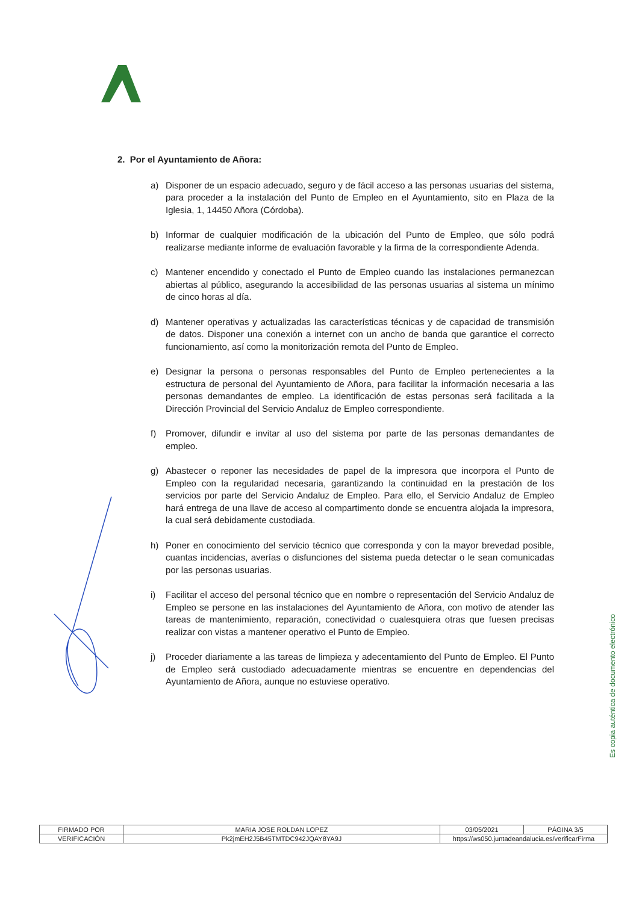2. Por el Ayuntamiento de Añora:
a) Disponer de un espacio adecuado, seguro y de fácil acceso a las personas usuarias del sistema, para proceder a la instalación del Punto de Empleo en el Ayuntamiento, sito en Plaza de la Iglesia, 1, 14450 Añora (Córdoba).
b) Informar de cualquier modificación de la ubicación del Punto de Empleo, que sólo podrá realizarse mediante informe de evaluación favorable y la firma de la correspondiente Adenda.
c) Mantener encendido y conectado el Punto de Empleo cuando las instalaciones permanezcan abiertas al público, asegurando la accesibilidad de las personas usuarias al sistema un mínimo de cinco horas al día.
d) Mantener operativas y actualizadas las características técnicas y de capacidad de transmisión de datos. Disponer una conexión a internet con un ancho de banda que garantice el correcto funcionamiento, así como la monitorización remota del Punto de Empleo.
e) Designar la persona o personas responsables del Punto de Empleo pertenecientes a la estructura de personal del Ayuntamiento de Añora, para facilitar la información necesaria a las personas demandantes de empleo. La identificación de estas personas será facilitada a la Dirección Provincial del Servicio Andaluz de Empleo correspondiente.
f) Promover, difundir e invitar al uso del sistema por parte de las personas demandantes de empleo.
g) Abastecer o reponer las necesidades de papel de la impresora que incorpora el Punto de Empleo con la regularidad necesaria, garantizando la continuidad en la prestación de los servicios por parte del Servicio Andaluz de Empleo. Para ello, el Servicio Andaluz de Empleo hará entrega de una llave de acceso al compartimento donde se encuentra alojada la impresora, la cual será debidamente custodiada.
h) Poner en conocimiento del servicio técnico que corresponda y con la mayor brevedad posible, cuantas incidencias, averías o disfunciones del sistema pueda detectar o le sean comunicadas por las personas usuarias.
i) Facilitar el acceso del personal técnico que en nombre o representación del Servicio Andaluz de Empleo se persone en las instalaciones del Ayuntamiento de Añora, con motivo de atender las tareas de mantenimiento, reparación, conectividad o cualesquiera otras que fuesen precisas realizar con vistas a mantener operativo el Punto de Empleo.
j) Proceder diariamente a las tareas de limpieza y adecentamiento del Punto de Empleo. El Punto de Empleo será custodiado adecuadamente mientras se encuentre en dependencias del Ayuntamiento de Añora, aunque no estuviese operativo.
Es copia auténtica de documento electrónico
| FIRMADO POR | MARIA JOSE ROLDAN LOPEZ | | 03/05/2021 | PÁGINA 3/5 |
| VERIFICACIÓN | Pk2jmEH2J5B45TMTDC942JQAY8YA9J | https://ws050.juntadeandalucia.es/verificarFirma | | |